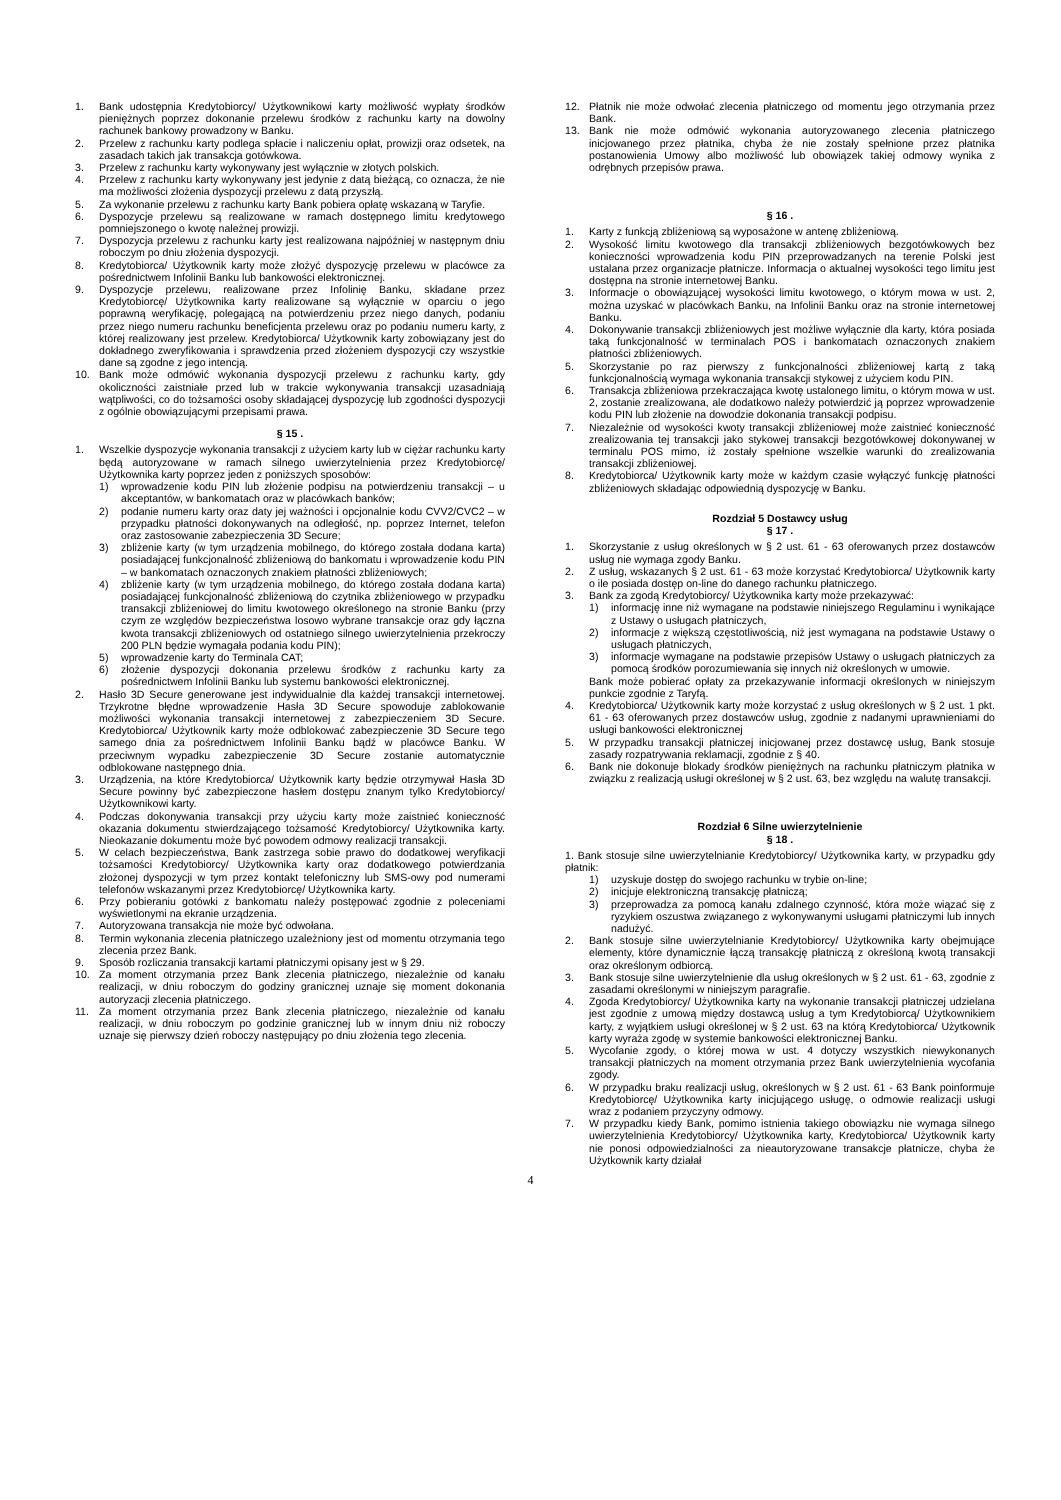1. Bank udostępnia Kredytobiorcy/ Użytkownikowi karty możliwość wypłaty środków pieniężnych poprzez dokonanie przelewu środków z rachunku karty na dowolny rachunek bankowy prowadzony w Banku.
2. Przelew z rachunku karty podlega spłacie i naliczeniu opłat, prowizji oraz odsetek, na zasadach takich jak transakcja gotówkowa.
3. Przelew z rachunku karty wykonywany jest wyłącznie w złotych polskich.
4. Przelew z rachunku karty wykonywany jest jedynie z datą bieżącą, co oznacza, że nie ma możliwości złożenia dyspozycji przelewu z datą przyszłą.
5. Za wykonanie przelewu z rachunku karty Bank pobiera opłatę wskazaną w Taryfie.
6. Dyspozycje przelewu są realizowane w ramach dostępnego limitu kredytowego pomniejszonego o kwotę należnej prowizji.
7. Dyspozycja przelewu z rachunku karty jest realizowana najpóźniej w następnym dniu roboczym po dniu złożenia dyspozycji.
8. Kredytobiorca/ Użytkownik karty może złożyć dyspozycję przelewu w placówce za pośrednictwem Infolinii Banku lub bankowości elektronicznej.
9. Dyspozycje przelewu, realizowane przez Infolinię Banku, składane przez Kredytobiorcę/ Użytkownika karty realizowane są wyłącznie w oparciu o jego poprawną weryfikację, polegającą na potwierdzeniu przez niego danych, podaniu przez niego numeru rachunku beneficjenta przelewu oraz po podaniu numeru karty, z której realizowany jest przelew. Kredytobiorca/ Użytkownik karty zobowiązany jest do dokładnego zweryfikowania i sprawdzenia przed złożeniem dyspozycji czy wszystkie dane są zgodne z jego intencją.
10. Bank może odmówić wykonania dyspozycji przelewu z rachunku karty, gdy okoliczności zaistniałe przed lub w trakcie wykonywania transakcji uzasadniają wątpliwości, co do tożsamości osoby składającej dyspozycję lub zgodności dyspozycji z ogólnie obowiązującymi przepisami prawa.
§ 15 .
1. Wszelkie dyspozycje wykonania transakcji z użyciem karty lub w ciężar rachunku karty będą autoryzowane w ramach silnego uwierzytelnienia przez Kredytobiorcę/ Użytkownika karty poprzez jeden z poniższych sposobów:
1) wprowadzenie kodu PIN lub złożenie podpisu na potwierdzeniu transakcji – u akceptantów, w bankomatach oraz w placówkach banków;
2) podanie numeru karty oraz daty jej ważności i opcjonalnie kodu CVV2/CVC2 – w przypadku płatności dokonywanych na odległość, np. poprzez Internet, telefon oraz zastosowanie zabezpieczenia 3D Secure;
3) zbliżenie karty (w tym urządzenia mobilnego, do którego została dodana karta) posiadającej funkcjonalność zbliżeniową do bankomatu i wprowadzenie kodu PIN – w bankomatach oznaczonych znakiem płatności zbliżeniowych;
4) zbliżenie karty (w tym urządzenia mobilnego, do którego została dodana karta) posiadającej funkcjonalność zbliżeniową do czytnika zbliżeniowego w przypadku transakcji zbliżeniowej do limitu kwotowego określonego na stronie Banku (przy czym ze względów bezpieczeństwa losowo wybrane transakcje oraz gdy łączna kwota transakcji zbliżeniowych od ostatniego silnego uwierzytelnienia przekroczy 200 PLN będzie wymagała podania kodu PIN);
5) wprowadzenie karty do Terminala CAT;
6) złożenie dyspozycji dokonania przelewu środków z rachunku karty za pośrednictwem Infolinii Banku lub systemu bankowości elektronicznej.
2. Hasło 3D Secure generowane jest indywidualnie dla każdej transakcji internetowej. Trzykrotne błędne wprowadzenie Hasła 3D Secure spowoduje zablokowanie możliwości wykonania transakcji internetowej z zabezpieczeniem 3D Secure. Kredytobiorca/ Użytkownik karty może odblokować zabezpieczenie 3D Secure tego samego dnia za pośrednictwem Infolinii Banku bądź w placówce Banku. W przeciwnym wypadku zabezpieczenie 3D Secure zostanie automatycznie odblokowane następnego dnia.
3. Urządzenia, na które Kredytobiorca/ Użytkownik karty będzie otrzymywał Hasła 3D Secure powinny być zabezpieczone hasłem dostępu znanym tylko Kredytobiorcy/ Użytkownikowi karty.
4. Podczas dokonywania transakcji przy użyciu karty może zaistnieć konieczność okazania dokumentu stwierdzającego tożsamość Kredytobiorcy/ Użytkownika karty. Nieokazanie dokumentu może być powodem odmowy realizacji transakcji.
5. W celach bezpieczeństwa, Bank zastrzega sobie prawo do dodatkowej weryfikacji tożsamości Kredytobiorcy/ Użytkownika karty oraz dodatkowego potwierdzania złożonej dyspozycji w tym przez kontakt telefoniczny lub SMS-owy pod numerami telefonów wskazanymi przez Kredytobiorcę/ Użytkownika karty.
6. Przy pobieraniu gotówki z bankomatu należy postępować zgodnie z poleceniami wyświetlonymi na ekranie urządzenia.
7. Autoryzowana transakcja nie może być odwołana.
8. Termin wykonania zlecenia płatniczego uzależniony jest od momentu otrzymania tego zlecenia przez Bank.
9. Sposób rozliczania transakcji kartami płatniczymi opisany jest w § 29.
10. Za moment otrzymania przez Bank zlecenia płatniczego, niezależnie od kanału realizacji, w dniu roboczym do godziny granicznej uznaje się moment dokonania autoryzacji zlecenia płatniczego.
11. Za moment otrzymania przez Bank zlecenia płatniczego, niezależnie od kanału realizacji, w dniu roboczym po godzinie granicznej lub w innym dniu niż roboczy uznaje się pierwszy dzień roboczy następujący po dniu złożenia tego zlecenia.
12. Płatnik nie może odwołać zlecenia płatniczego od momentu jego otrzymania przez Bank.
13. Bank nie może odmówić wykonania autoryzowanego zlecenia płatniczego inicjowanego przez płatnika, chyba że nie zostały spełnione przez płatnika postanowienia Umowy albo możliwość lub obowiązek takiej odmowy wynika z odrębnych przepisów prawa.
§ 16 .
1. Karty z funkcją zbliżeniową są wyposażone w antenę zbliżeniową.
2. Wysokość limitu kwotowego dla transakcji zbliżeniowych bezgotówkowych bez konieczności wprowadzenia kodu PIN przeprowadzanych na terenie Polski jest ustalana przez organizacje płatnicze. Informacja o aktualnej wysokości tego limitu jest dostępna na stronie internetowej Banku.
3. Informacje o obowiązującej wysokości limitu kwotowego, o którym mowa w ust. 2, można uzyskać w placówkach Banku, na Infolinii Banku oraz na stronie internetowej Banku.
4. Dokonywanie transakcji zbliżeniowych jest możliwe wyłącznie dla karty, która posiada taką funkcjonalność w terminalach POS i bankomatach oznaczonych znakiem płatności zbliżeniowych.
5. Skorzystanie po raz pierwszy z funkcjonalności zbliżeniowej kartą z taką funkcjonalnością wymaga wykonania transakcji stykowej z użyciem kodu PIN.
6. Transakcja zbliżeniowa przekraczająca kwotę ustalonego limitu, o którym mowa w ust. 2, zostanie zrealizowana, ale dodatkowo należy potwierdzić ją poprzez wprowadzenie kodu PIN lub złożenie na dowodzie dokonania transakcji podpisu.
7. Niezależnie od wysokości kwoty transakcji zbliżeniowej może zaistnieć konieczność zrealizowania tej transakcji jako stykowej transakcji bezgotówkowej dokonywanej w terminalu POS mimo, iż zostały spełnione wszelkie warunki do zrealizowania transakcji zbliżeniowej.
8. Kredytobiorca/ Użytkownik karty może w każdym czasie wyłączyć funkcję płatności zbliżeniowych składając odpowiednią dyspozycję w Banku.
Rozdział 5 Dostawcy usług
§ 17 .
1. Skorzystanie z usług określonych w § 2 ust. 61 - 63 oferowanych przez dostawców usług nie wymaga zgody Banku.
2. Z usług, wskazanych § 2 ust. 61 - 63 może korzystać Kredytobiorca/ Użytkownik karty o ile posiada dostęp on-line do danego rachunku płatniczego.
3. Bank za zgodą Kredytobiorcy/ Użytkownika karty może przekazywać:
1) informację inne niż wymagane na podstawie niniejszego Regulaminu i wynikające z Ustawy o usługach płatniczych,
2) informacje z większą częstotliwością, niż jest wymagana na podstawie Ustawy o usługach płatniczych,
3) informacje wymagane na podstawie przepisów Ustawy o usługach płatniczych za pomocą środków porozumiewania się innych niż określonych w umowie.
Bank może pobierać opłaty za przekazywanie informacji określonych w niniejszym punkcie zgodnie z Taryfą.
4. Kredytobiorca/ Użytkownik karty może korzystać z usług określonych w § 2 ust. 1 pkt. 61 - 63 oferowanych przez dostawców usług, zgodnie z nadanymi uprawnieniami do usługi bankowości elektronicznej
5. W przypadku transakcji płatniczej inicjowanej przez dostawcę usług, Bank stosuje zasady rozpatrywania reklamacji, zgodnie z § 40.
6. Bank nie dokonuje blokady środków pieniężnych na rachunku płatniczym płatnika w związku z realizacją usługi określonej w § 2 ust. 63, bez względu na walutę transakcji.
Rozdział 6 Silne uwierzytelnienie
§ 18 .
1. Bank stosuje silne uwierzytelnianie Kredytobiorcy/ Użytkownika karty, w przypadku gdy płatnik:
1) uzyskuje dostęp do swojego rachunku w trybie on-line;
2) inicjuje elektroniczną transakcję płatniczą;
3) przeprowadza za pomocą kanału zdalnego czynność, która może wiązać się z ryzykiem oszustwa związanego z wykonywanymi usługami płatniczymi lub innych nadużyć.
2. Bank stosuje silne uwierzytelnianie Kredytobiorcy/ Użytkownika karty obejmujące elementy, które dynamicznie łączą transakcję płatniczą z określoną kwotą transakcji oraz określonym odbiorcą.
3. Bank stosuje silne uwierzytelnienie dla usług określonych w § 2 ust. 61 - 63, zgodnie z zasadami określonymi w niniejszym paragrafie.
4. Zgoda Kredytobiorcy/ Użytkownika karty na wykonanie transakcji płatniczej udzielana jest zgodnie z umową między dostawcą usług a tym Kredytobiorcą/ Użytkownikiem karty, z wyjątkiem usługi określonej w § 2 ust. 63 na którą Kredytobiorca/ Użytkownik karty wyraża zgodę w systemie bankowości elektronicznej Banku.
5. Wycofanie zgody, o której mowa w ust. 4 dotyczy wszystkich niewykonanych transakcji płatniczych na moment otrzymania przez Bank uwierzytelnienia wycofania zgody.
6. W przypadku braku realizacji usług, określonych w § 2 ust. 61 - 63 Bank poinformuje Kredytobiorcę/ Użytkownika karty inicjującego usługę, o odmowie realizacji usługi wraz z podaniem przyczyny odmowy.
7. W przypadku kiedy Bank, pomimo istnienia takiego obowiązku nie wymaga silnego uwierzytelnienia Kredytobiorcy/ Użytkownika karty, Kredytobiorca/ Użytkownik karty nie ponosi odpowiedzialności za nieautoryzowane transakcje płatnicze, chyba że Użytkownik karty działał
4